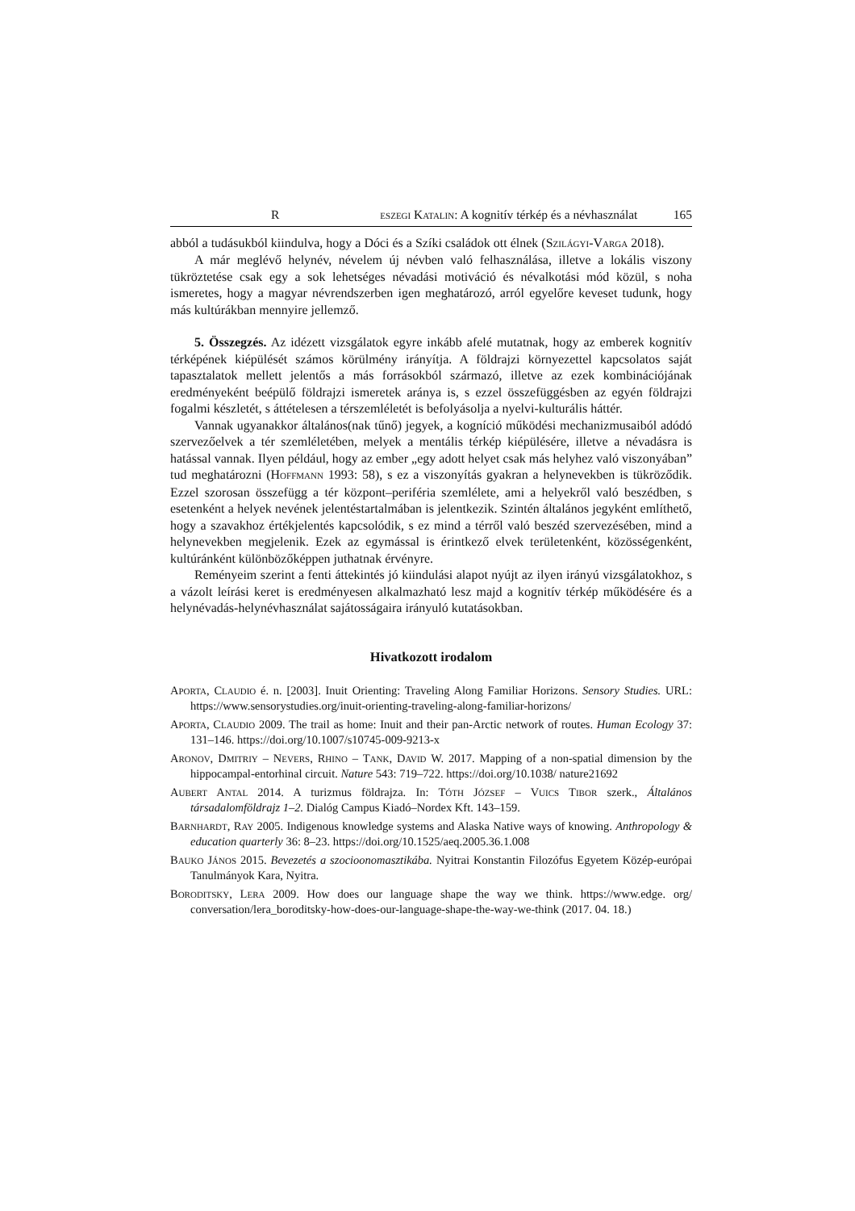R ESZEGI KATALIN: A kognitív térkép és a névhasználat 165
abból a tudásukból kiindulva, hogy a Dóci és a Szíki családok ott élnek (SZILÁGYI-VARGA 2018).
A már meglévő helynév, névelem új névben való felhasználása, illetve a lokális viszony tükröztetése csak egy a sok lehetséges névadási motiváció és névalkotási mód közül, s noha ismeretes, hogy a magyar névrendszerben igen meghatározó, arról egyelőre keveset tudunk, hogy más kultúrákban mennyire jellemző.
5. Összegzés. Az idézett vizsgálatok egyre inkább afelé mutatnak, hogy az emberek kognitív térképének kiépülését számos körülmény irányítja. A földrajzi környezettel kapcsolatos saját tapasztalatok mellett jelentős a más forrásokból származó, illetve az ezek kombinációjának eredményeként beépülő földrajzi ismeretek aránya is, s ezzel összefüggésben az egyén földrajzi fogalmi készletét, s áttételesen a térszemléletét is befolyásolja a nyelvi-kulturális háttér.
Vannak ugyanakkor általános(nak tűnő) jegyek, a kogníció működési mechanizmusaiból adódó szervezőelvek a tér szemléletében, melyek a mentális térkép kiépülésére, illetve a névadásra is hatással vannak. Ilyen például, hogy az ember „egy adott helyet csak más helyhez való viszonyában” tud meghatározni (HOFFMANN 1993: 58), s ez a viszonyítás gyakran a helynevekben is tükröződik. Ezzel szorosan összefügg a tér központ–periféria szemlélete, ami a helyekről való beszédben, s esetenként a helyek nevének jelentéstartalmában is jelentkezik. Szintén általános jegyként említhető, hogy a szavakhoz értékjelentés kapcsolódik, s ez mind a térről való beszéd szervezésében, mind a helynevekben megjelenik. Ezek az egymással is érintkező elvek területenként, közösségenként, kultúránként különbözőképpen juthatnak érvényre.
Reményeim szerint a fenti áttekintés jó kiindulási alapot nyújt az ilyen irányú vizsgálatokhoz, s a vázolt leírási keret is eredményesen alkalmazható lesz majd a kognitív térkép működésére és a helynévadás-helynévhasználat sajátosságaira irányuló kutatásokban.
Hivatkozott irodalom
APORTA, CLAUDIO é. n. [2003]. Inuit Orienting: Traveling Along Familiar Horizons. Sensory Studies. URL: https://www.sensorystudies.org/inuit-orienting-traveling-along-familiar-horizons/
APORTA, CLAUDIO 2009. The trail as home: Inuit and their pan-Arctic network of routes. Human Ecology 37: 131–146. https://doi.org/10.1007/s10745-009-9213-x
ARONOV, DMITRIY – NEVERS, RHINO – TANK, DAVID W. 2017. Mapping of a non-spatial dimension by the hippocampal-entorhinal circuit. Nature 543: 719–722. https://doi.org/10.1038/ nature21692
AUBERT ANTAL 2014. A turizmus földrajza. In: TÓTH JÓZSEF – VUICS TIBOR szerk., Általános társadalomföldrajz 1–2. Dialóg Campus Kiadó–Nordex Kft. 143–159.
BARNHARDT, RAY 2005. Indigenous knowledge systems and Alaska Native ways of knowing. Anthropology & education quarterly 36: 8–23. https://doi.org/10.1525/aeq.2005.36.1.008
BAUKO JÁNOS 2015. Bevezetés a szocioonomasztikába. Nyitrai Konstantin Filozófus Egyetem Közép-európai Tanulmányok Kara, Nyitra.
BORODITSKY, LERA 2009. How does our language shape the way we think. https://www.edge. org/ conversation/lera_boroditsky-how-does-our-language-shape-the-way-we-think (2017. 04. 18.)